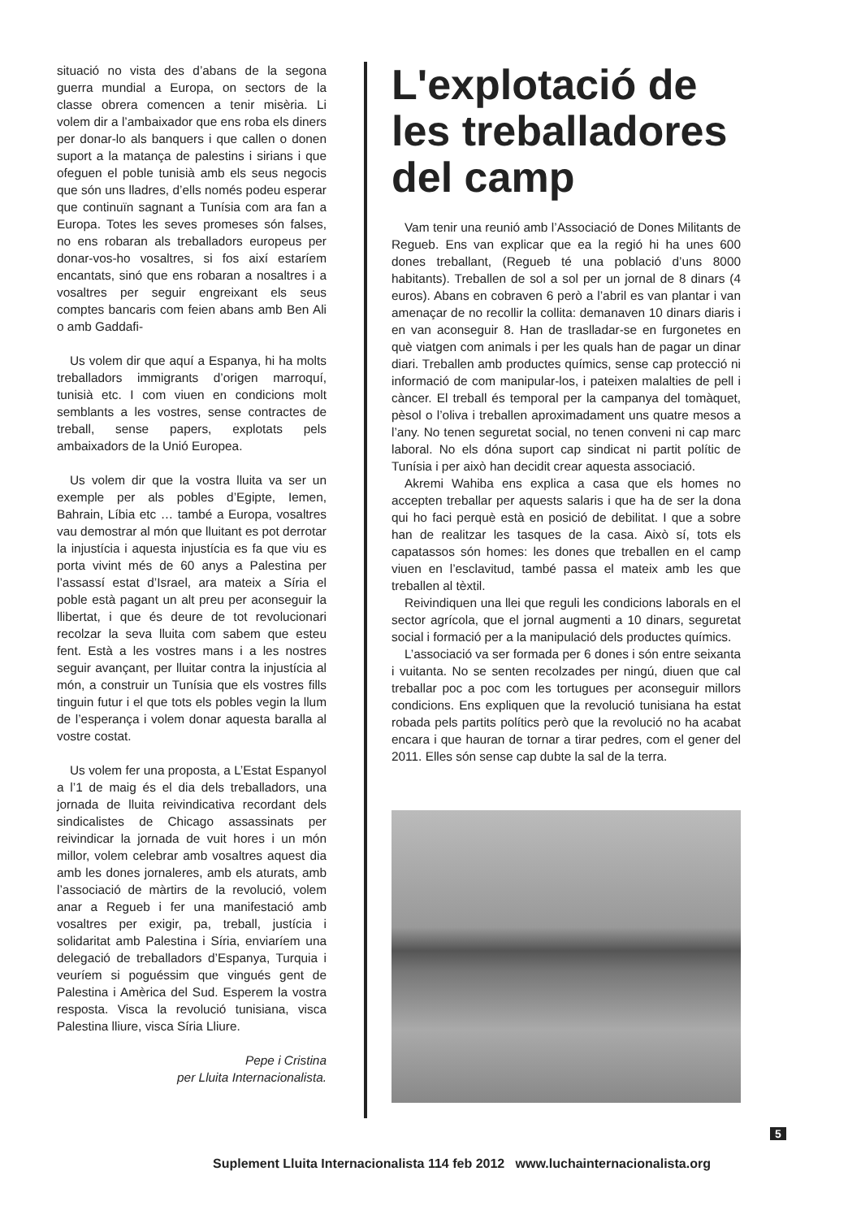situació no vista des d’abans de la segona guerra mundial a Europa, on sectors de la classe obrera comencen a tenir misèria. Li volem dir a l’ambaixador que ens roba els diners per donar-lo als banquers i que callen o donen suport a la matança de palestins i sirians i que ofeguen el poble tunisià amb els seus negocis que són uns lladres, d’ells només podeu esperar que continuïn sagnant a Tunísia com ara fan a Europa. Totes les seves promeses són falses, no ens robaran als treballadors europeus per donar-vos-ho vosaltres, si fos així estaríem encantats, sinó que ens robaran a nosaltres i a vosaltres per seguir engreixant els seus comptes bancaris com feien abans amb Ben Ali o amb Gaddafi-
Us volem dir que aquí a Espanya, hi ha molts treballadors immigrants d’origen marroquí, tunisià etc. I com viuen en condicions molt semblants a les vostres, sense contractes de treball, sense papers, explotats pels ambaixadors de la Unió Europea.
Us volem dir que la vostra lluita va ser un exemple per als pobles d’Egipte, Iemen, Bahrain, Líbia etc … també a Europa, vosaltres vau demostrar al món que lluitant es pot derrotar la injustícia i aquesta injustícia es fa que viu es porta vivint més de 60 anys a Palestina per l’assassí estat d’Israel, ara mateix a Síria el poble està pagant un alt preu per aconseguir la llibertat, i que és deure de tot revolucionari recolzar la seva lluita com sabem que esteu fent. Està a les vostres mans i a les nostres seguir avançant, per lluitar contra la injustícia al món, a construir un Tunísia que els vostres fills tinguin futur i el que tots els pobles vegin la llum de l’esperança i volem donar aquesta baralla al vostre costat.
Us volem fer una proposta, a L’Estat Espanyol a l’1 de maig és el dia dels treballadors, una jornada de lluita reivindicativa recordant dels sindicalistes de Chicago assassinats per reivindicar la jornada de vuit hores i un món millor, volem celebrar amb vosaltres aquest dia amb les dones jornaleres, amb els aturats, amb l’associació de màrtirs de la revolució, volem anar a Regueb i fer una manifestació amb vosaltres per exigir, pa, treball, justícia i solidaritat amb Palestina i Síria, enviaríem una delegació de treballadors d’Espanya, Turquia i veuríem si poguéssim que vingués gent de Palestina i Amèrica del Sud. Esperem la vostra resposta. Visca la revolució tunisiana, visca Palestina lliure, visca Síria Lliure.
Pepe i Cristina
per Lluita Internacionalista.
L'explotació de les treballadores del camp
Vam tenir una reunió amb l’Associació de Dones Militants de Regueb. Ens van explicar que ea la regió hi ha unes 600 dones treballant, (Regueb té una població d’uns 8000 habitants). Treballen de sol a sol per un jornal de 8 dinars (4 euros). Abans en cobraven 6 però a l’abril es van plantar i van amenaçar de no recollir la collita: demanaven 10 dinars diaris i en van aconseguir 8. Han de traslladar-se en furgonetes en què viatgen com animals i per les quals han de pagar un dinar diari. Treballen amb productes químics, sense cap protecció ni informació de com manipular-los, i pateixen malalties de pell i càncer. El treball és temporal per la campanya del tomàquet, pèsol o l’oliva i treballen aproximadament uns quatre mesos a l’any. No tenen seguretat social, no tenen conveni ni cap marc laboral. No els dóna suport cap sindicat ni partit polític de Tunísia i per això han decidit crear aquesta associació.
Akremi Wahiba ens explica a casa que els homes no accepten treballar per aquests salaris i que ha de ser la dona qui ho faci perquè està en posició de debilitat. I que a sobre han de realitzar les tasques de la casa. Això sí, tots els capatassos són homes: les dones que treballen en el camp viuen en l’esclavitud, també passa el mateix amb les que treballen al tèxtil.
Reivindiquen una llei que reguli les condicions laborals en el sector agrícola, que el jornal augmenti a 10 dinars, seguretat social i formació per a la manipulació dels productes químics.
L’associació va ser formada per 6 dones i són entre seixanta i vuitanta. No se senten recolzades per ningú, diuen que cal treballar poc a poc com les tortugues per aconseguir millors condicions. Ens expliquen que la revolució tunisiana ha estat robada pels partits polítics però que la revolució no ha acabat encara i que hauran de tornar a tirar pedres, com el gener del 2011. Elles són sense cap dubte la sal de la terra.
5
Suplement Lluita Internacionalista 114 feb 2012 www.luchainternacionalista.org